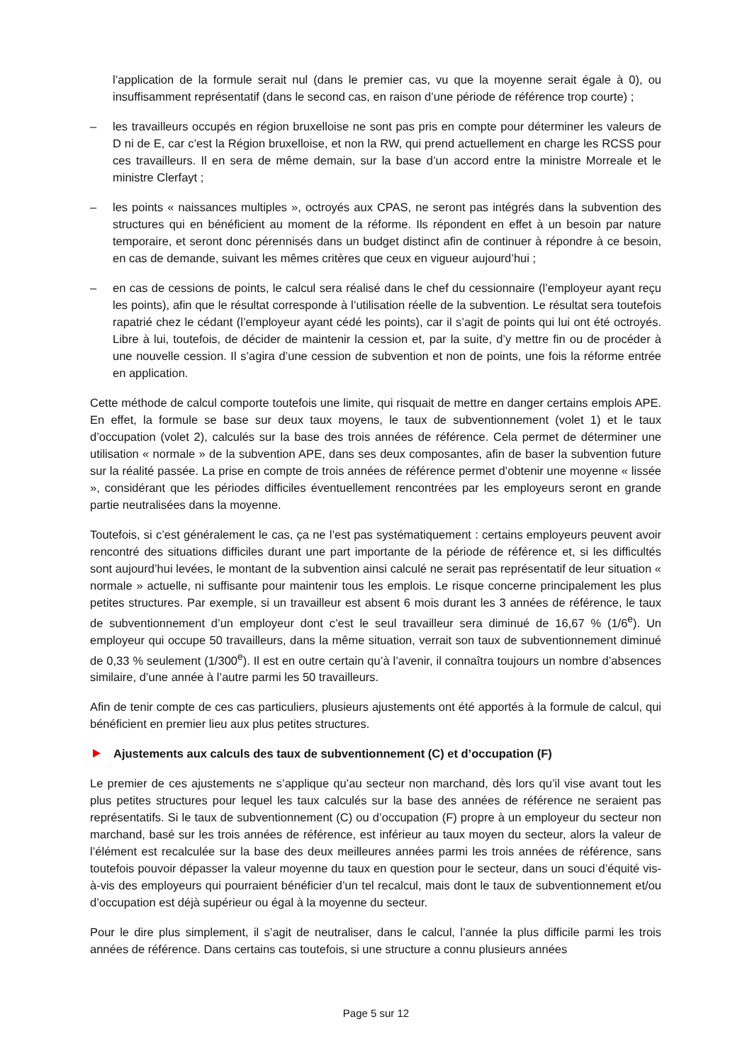l’application de la formule serait nul (dans le premier cas, vu que la moyenne serait égale à 0), ou insuffisamment représentatif (dans le second cas, en raison d’une période de référence trop courte) ;
– les travailleurs occupés en région bruxelloise ne sont pas pris en compte pour déterminer les valeurs de D ni de E, car c’est la Région bruxelloise, et non la RW, qui prend actuellement en charge les RCSS pour ces travailleurs. Il en sera de même demain, sur la base d’un accord entre la ministre Morreale et le ministre Clerfayt ;
– les points « naissances multiples », octroyés aux CPAS, ne seront pas intégrés dans la subvention des structures qui en bénéficient au moment de la réforme. Ils répondent en effet à un besoin par nature temporaire, et seront donc pérennisés dans un budget distinct afin de continuer à répondre à ce besoin, en cas de demande, suivant les mêmes critères que ceux en vigueur aujourd’hui ;
– en cas de cessions de points, le calcul sera réalisé dans le chef du cessionnaire (l’employeur ayant reçu les points), afin que le résultat corresponde à l’utilisation réelle de la subvention. Le résultat sera toutefois rapatrié chez le cédant (l’employeur ayant cédé les points), car il s’agit de points qui lui ont été octroyés. Libre à lui, toutefois, de décider de maintenir la cession et, par la suite, d’y mettre fin ou de procéder à une nouvelle cession. Il s’agira d’une cession de subvention et non de points, une fois la réforme entrée en application.
Cette méthode de calcul comporte toutefois une limite, qui risquait de mettre en danger certains emplois APE. En effet, la formule se base sur deux taux moyens, le taux de subventionnement (volet 1) et le taux d’occupation (volet 2), calculés sur la base des trois années de référence. Cela permet de déterminer une utilisation « normale » de la subvention APE, dans ses deux composantes, afin de baser la subvention future sur la réalité passée. La prise en compte de trois années de référence permet d’obtenir une moyenne « lissée », considérant que les périodes difficiles éventuellement rencontrées par les employeurs seront en grande partie neutralisées dans la moyenne.
Toutefois, si c’est généralement le cas, ça ne l’est pas systématiquement : certains employeurs peuvent avoir rencontré des situations difficiles durant une part importante de la période de référence et, si les difficultés sont aujourd’hui levées, le montant de la subvention ainsi calculé ne serait pas représentatif de leur situation « normale » actuelle, ni suffisante pour maintenir tous les emplois. Le risque concerne principalement les plus petites structures. Par exemple, si un travailleur est absent 6 mois durant les 3 années de référence, le taux de subventionnement d’un employeur dont c’est le seul travailleur sera diminué de 16,67 % (1/6<sup>e</sup>). Un employeur qui occupe 50 travailleurs, dans la même situation, verrait son taux de subventionnement diminué de 0,33 % seulement (1/300<sup>e</sup>). Il est en outre certain qu’à l’avenir, il connaîtra toujours un nombre d’absences similaire, d’une année à l’autre parmi les 50 travailleurs.
Afin de tenir compte de ces cas particuliers, plusieurs ajustements ont été apportés à la formule de calcul, qui bénéficient en premier lieu aux plus petites structures.
Ajustements aux calculs des taux de subventionnement (C) et d’occupation (F)
Le premier de ces ajustements ne s’applique qu’au secteur non marchand, dès lors qu’il vise avant tout les plus petites structures pour lequel les taux calculés sur la base des années de référence ne seraient pas représentatifs. Si le taux de subventionnement (C) ou d’occupation (F) propre à un employeur du secteur non marchand, basé sur les trois années de référence, est inférieur au taux moyen du secteur, alors la valeur de l’élément est recalculée sur la base des deux meilleures années parmi les trois années de référence, sans toutefois pouvoir dépasser la valeur moyenne du taux en question pour le secteur, dans un souci d’équité vis-à-vis des employeurs qui pourraient bénéficier d’un tel recalcul, mais dont le taux de subventionnement et/ou d’occupation est déjà supérieur ou égal à la moyenne du secteur.
Pour le dire plus simplement, il s’agit de neutraliser, dans le calcul, l’année la plus difficile parmi les trois années de référence. Dans certains cas toutefois, si une structure a connu plusieurs années
Page 5 sur 12